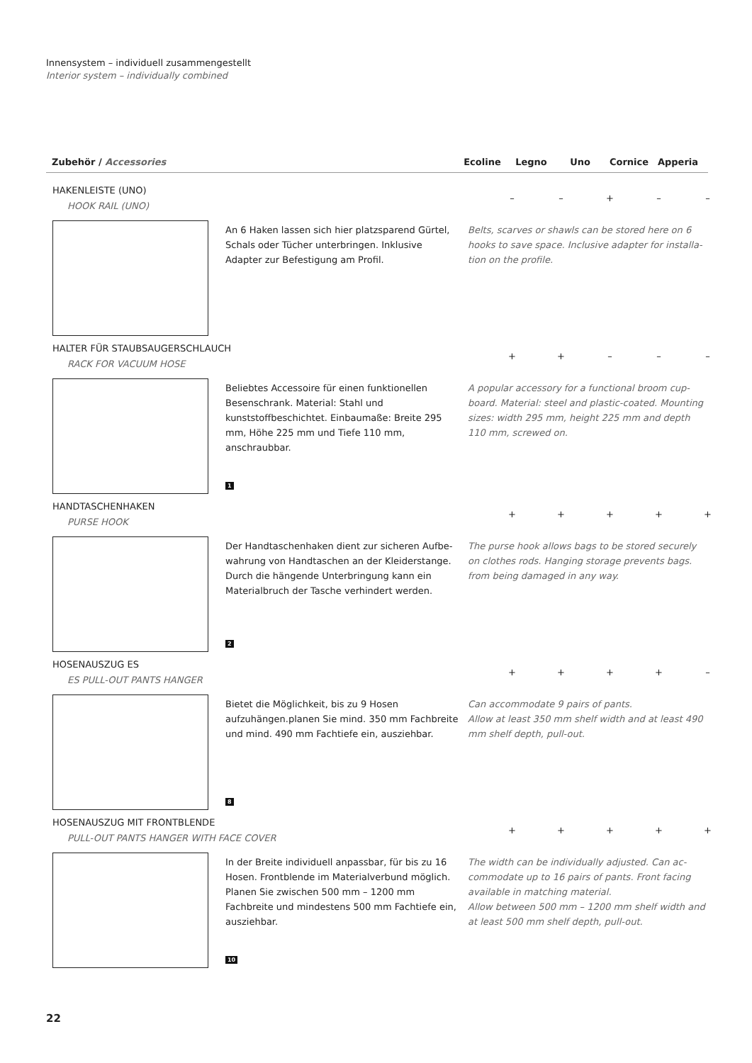Innensystem – individuell zusammengestellt
Interior system – individually combined
Zubehör / Accessories Ecoline Legno Uno Cornice Apperia
HAKENLEISTE (UNO)
HOOK RAIL (UNO)
– – + – –
An 6 Haken lassen sich hier platzsparend Gürtel, Schals oder Tücher unterbringen. Inklusive Adapter zur Befestigung am Profil.
Belts, scarves or shawls can be stored here on 6 hooks to save space. Inclusive adapter for installa­tion on the profile.
HALTER FÜR STAUBSAUGERSCHLAUCH
RACK FOR VACUUM HOSE
+ + – – –
Beliebtes Accessoire für einen funktionellen Besen­schrank. Material: Stahl und kunststoffbeschichtet. Einbaumaße: Breite 295 mm, Höhe 225 mm und Tiefe 110 mm, anschraubbar.
A popular accessory for a functional broom cup­board. Material: steel and plastic-coated. Mounting sizes: width 295 mm, height 225 mm and depth 110 mm, screwed on.
1
HANDTASCHENHAKEN
PURSE HOOK
+ + + + +
Der Handtaschenhaken dient zur sicheren Aufbe­wahrung von Handtaschen an der Kleiderstange. Durch die hängende Unterbringung kann ein Mate­rialbruch der Tasche verhindert werden.
The purse hook allows bags to be stored securely on clothes rods. Hanging storage prevents bags. from being damaged in any way.
2
HOSENAUSZUG ES
ES PULL-OUT PANTS HANGER
+ + + + –
Bietet die Möglichkeit, bis zu 9 Hosen aufzuhängen.planen Sie mind. 350 mm Fachbreite und mind. 490 mm Fachtiefe ein, ausziehbar.
Can accommodate 9 pairs of pants.
Allow at least 350 mm shelf width and at least 490 mm shelf depth, pull-out.
8
HOSENAUSZUG MIT FRONTBLENDE
PULL-OUT PANTS HANGER WITH FACE COVER
+ + + + +
In der Breite individuell anpassbar, für bis zu 16 Hosen. Frontblende im Materialverbund möglich. Planen Sie zwischen 500 mm – 1200 mm Fachbreite und mindestens 500 mm Fachtiefe ein, ausziehbar.
The width can be individually adjusted. Can ac­commodate up to 16 pairs of pants. Front facing available in matching material.
Allow between 500 mm – 1200 mm shelf width and at least 500 mm shelf depth, pull-out.
10
22